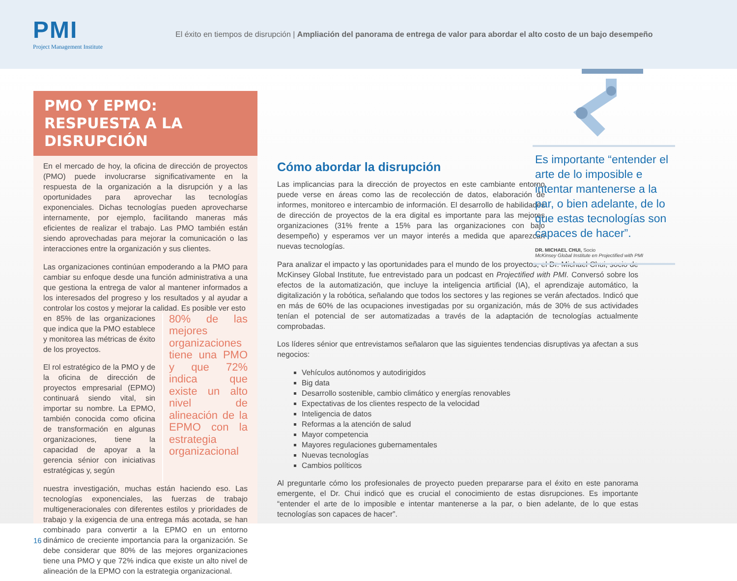PMI
Project Management Institute
El éxito en tiempos de disrupción | Ampliación del panorama de entrega de valor para abordar el alto costo de un bajo desempeño
PMO Y EPMO:
RESPUESTA A LA DISRUPCIÓN
En el mercado de hoy, la oficina de dirección de proyectos (PMO) puede involucrarse significativamente en la respuesta de la organización a la disrupción y a las oportunidades para aprovechar las tecnologías exponenciales. Dichas tecnologías pueden aprovecharse internamente, por ejemplo, facilitando maneras más eficientes de realizar el trabajo. Las PMO también están siendo aprovechadas para mejorar la comunicación o las interacciones entre la organización y sus clientes.
Las organizaciones continúan empoderando a la PMO para cambiar su enfoque desde una función administrativa a una que gestiona la entrega de valor al mantener informados a los interesados del progreso y los resultados y al ayudar a controlar los costos y mejorar la calidad. Es posible ver esto
en 85% de las organizaciones que indica que la PMO establece y monitorea las métricas de éxito de los proyectos.
El rol estratégico de la PMO y de la oficina de dirección de proyectos empresarial (EPMO) continuará siendo vital, sin importar su nombre. La EPMO, también conocida como oficina de transformación en algunas organizaciones, tiene la capacidad de apoyar a la gerencia sénior con iniciativas estratégicas y, según
80% de las mejores organizaciones tiene una PMO y que 72% indica que existe un alto nivel de alineación de la EPMO con la estrategia organizacional
nuestra investigación, muchas están haciendo eso. Las tecnologías exponenciales, las fuerzas de trabajo multigeneracionales con diferentes estilos y prioridades de trabajo y la exigencia de una entrega más acotada, se han combinado para convertir a la EPMO en un entorno dinámico de creciente importancia para la organización. Se debe considerar que 80% de las mejores organizaciones tiene una PMO y que 72% indica que existe un alto nivel de alineación de la EPMO con la estrategia organizacional.
Es importante “entender el arte de lo imposible e intentar mantenerse a la par, o bien adelante, de lo que estas tecnologías son capaces de hacer”.
DR. MICHAEL CHUI, Socio
McKinsey Global Institute en Projectified with PMI
Cómo abordar la disrupción
Las implicancias para la dirección de proyectos en este cambiante entorno puede verse en áreas como las de recolección de datos, elaboración de informes, monitoreo e intercambio de información. El desarrollo de habilidades de dirección de proyectos de la era digital es importante para las mejores organizaciones (31% frente a 15% para las organizaciones con bajo desempeño) y esperamos ver un mayor interés a medida que aparezcan nuevas tecnologías.
Para analizar el impacto y las oportunidades para el mundo de los proyectos, el Dr. Michael Chui, socio de McKinsey Global Institute, fue entrevistado para un podcast en Projectified with PMI. Conversó sobre los efectos de la automatización, que incluye la inteligencia artificial (IA), el aprendizaje automático, la digitalización y la robótica, señalando que todos los sectores y las regiones se verán afectados. Indicó que en más de 60% de las ocupaciones investigadas por su organización, más de 30% de sus actividades tenían el potencial de ser automatizadas a través de la adaptación de tecnologías actualmente comprobadas.
Los líderes sénior que entrevistamos señalaron que las siguientes tendencias disruptivas ya afectan a sus negocios:
Vehículos autónomos y autodirigidos
Big data
Desarrollo sostenible, cambio climático y energías renovables
Expectativas de los clientes respecto de la velocidad
Inteligencia de datos
Reformas a la atención de salud
Mayor competencia
Mayores regulaciones gubernamentales
Nuevas tecnologías
Cambios políticos
Al preguntarle cómo los profesionales de proyecto pueden prepararse para el éxito en este panorama emergente, el Dr. Chui indicó que es crucial el conocimiento de estas disrupciones. Es importante “entender el arte de lo imposible e intentar mantenerse a la par, o bien adelante, de lo que estas tecnologías son capaces de hacer”.
16